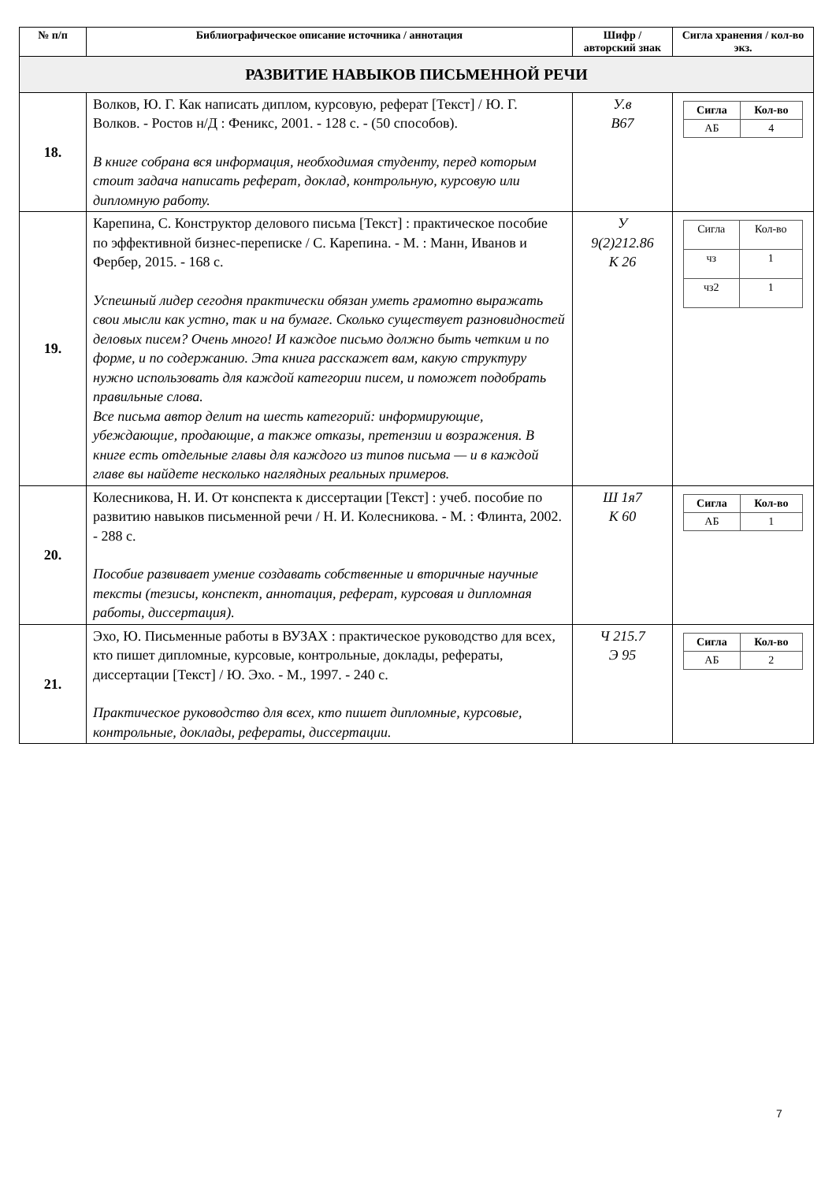| № п/п | Библиографическое описание источника / аннотация | Шифр / авторский знак | Сигла хранения / кол-во экз. |
| --- | --- | --- | --- |
| РАЗВИТИЕ НАВЫКОВ ПИСЬМЕННОЙ РЕЧИ | | | |
| 18. | Волков, Ю. Г. Как написать диплом, курсовую, реферат [Текст] / Ю. Г. Волков. - Ростов н/Д : Феникс, 2001. - 128 с. - (50 способов). В книге собрана вся информация, необходимая студенту, перед которым стоит задача написать реферат, доклад, контрольную, курсовую или дипломную работу. | У.в В67 | / Сигла / Кол-во / / АБ / 4 / |
| 19. | Карепина, С. Конструктор делового письма [Текст] : практическое пособие по эффективной бизнес-переписке / С. Карепина. - М. : Манн, Иванов и Фербер, 2015. - 168 с. Успешный лидер сегодня практически обязан уметь грамотно выражать свои мысли как устно, так и на бумаге. Сколько существует разновидностей деловых писем? Очень много! И каждое письмо должно быть четким и по форме, и по содержанию. Эта книга расскажет вам, какую структуру нужно использовать для каждой категории писем, и поможет подобрать правильные слова. Все письма автор делит на шесть категорий: информирующие, убеждающие, продающие, а также отказы, претензии и возражения. В книге есть отдельные главы для каждого из типов письма — и в каждой главе вы найдете несколько наглядных реальных примеров. | У 9(2)212.86 К 26 | / Сигла / Кол-во / / чз / 1 / / чз2 / 1 / |
| 20. | Колесникова, Н. И. От конспекта к диссертации [Текст] : учеб. пособие по развитию навыков письменной речи / Н. И. Колесникова. - М. : Флинта, 2002. - 288 с. Пособие развивает умение создавать собственные и вторичные научные тексты (тезисы, конспект, аннотация, реферат, курсовая и дипломная работы, диссертация). | Ш 1я7 К 60 | / Сигла / Кол-во / / АБ / 1 / |
| 21. | Эхо, Ю. Письменные работы в ВУЗАХ : практическое руководство для всех, кто пишет дипломные, курсовые, контрольные, доклады, рефераты, диссертации [Текст] / Ю. Эхо. - М., 1997. - 240 с. Практическое руководство для всех, кто пишет дипломные, курсовые, контрольные, доклады, рефераты, диссертации. | Ч 215.7 Э 95 | / Сигла / Кол-во / / АБ / 2 / |
7